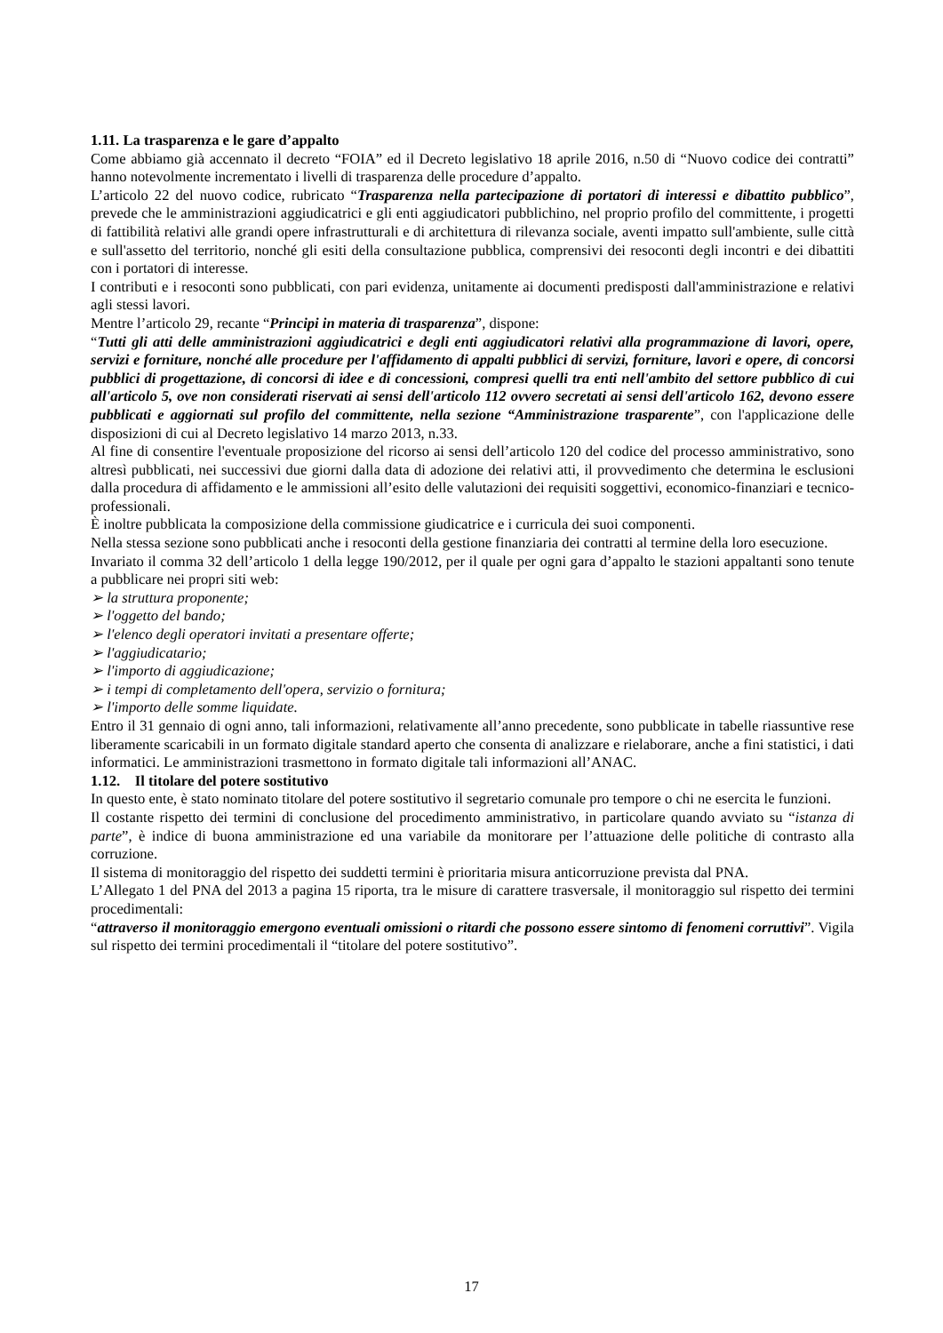1.11. La trasparenza e le gare d’appalto
Come abbiamo già accennato il decreto “FOIA” ed il Decreto legislativo 18 aprile 2016, n.50 di “Nuovo codice dei contratti” hanno notevolmente incrementato i livelli di trasparenza delle procedure d’appalto.
L’articolo 22 del nuovo codice, rubricato “Trasparenza nella partecipazione di portatori di interessi e dibattito pubblico”, prevede che le amministrazioni aggiudicatrici e gli enti aggiudicatori pubblichino, nel proprio profilo del committente, i progetti di fattibilità relativi alle grandi opere infrastrutturali e di architettura di rilevanza sociale, aventi impatto sull'ambiente, sulle città e sull'assetto del territorio, nonché gli esiti della consultazione pubblica, comprensivi dei resoconti degli incontri e dei dibattiti con i portatori di interesse.
I contributi e i resoconti sono pubblicati, con pari evidenza, unitamente ai documenti predisposti dall'amministrazione e relativi agli stessi lavori.
Mentre l’articolo 29, recante “Principi in materia di trasparenza”, dispone:
“Tutti gli atti delle amministrazioni aggiudicatrici e degli enti aggiudicatori relativi alla programmazione di lavori, opere, servizi e forniture, nonché alle procedure per l'affidamento di appalti pubblici di servizi, forniture, lavori e opere, di concorsi pubblici di progettazione, di concorsi di idee e di concessioni, compresi quelli tra enti nell'ambito del settore pubblico di cui all'articolo 5, ove non considerati riservati ai sensi dell'articolo 112 ovvero secretati ai sensi dell'articolo 162, devono essere pubblicati e aggiornati sul profilo del committente, nella sezione “Amministrazione trasparente”, con l'applicazione delle disposizioni di cui al Decreto legislativo 14 marzo 2013, n.33.
Al fine di consentire l'eventuale proposizione del ricorso ai sensi dell’articolo 120 del codice del processo amministrativo, sono altresì pubblicati, nei successivi due giorni dalla data di adozione dei relativi atti, il provvedimento che determina le esclusioni dalla procedura di affidamento e le ammissioni all’esito delle valutazioni dei requisiti soggettivi, economico-finanziari e tecnico-professionali.
È inoltre pubblicata la composizione della commissione giudicatrice e i curricula dei suoi componenti.
Nella stessa sezione sono pubblicati anche i resoconti della gestione finanziaria dei contratti al termine della loro esecuzione.
Invariato il comma 32 dell’articolo 1 della legge 190/2012, per il quale per ogni gara d’appalto le stazioni appaltanti sono tenute a pubblicare nei propri siti web:
➢ la struttura proponente;
➢ l'oggetto del bando;
➢ l'elenco degli operatori invitati a presentare offerte;
➢ l'aggiudicatario;
➢ l'importo di aggiudicazione;
➢ i tempi di completamento dell'opera, servizio o fornitura;
➢ l'importo delle somme liquidate.
Entro il 31 gennaio di ogni anno, tali informazioni, relativamente all’anno precedente, sono pubblicate in tabelle riassuntive rese liberamente scaricabili in un formato digitale standard aperto che consenta di analizzare e rielaborare, anche a fini statistici, i dati informatici. Le amministrazioni trasmettono in formato digitale tali informazioni all’ANAC.
1.12. Il titolare del potere sostitutivo
In questo ente, è stato nominato titolare del potere sostitutivo il segretario comunale pro tempore o chi ne esercita le funzioni.
Il costante rispetto dei termini di conclusione del procedimento amministrativo, in particolare quando avviato su “istanza di parte”, è indice di buona amministrazione ed una variabile da monitorare per l’attuazione delle politiche di contrasto alla corruzione.
Il sistema di monitoraggio del rispetto dei suddetti termini è prioritaria misura anticorruzione prevista dal PNA.
L’Allegato 1 del PNA del 2013 a pagina 15 riporta, tra le misure di carattere trasversale, il monitoraggio sul rispetto dei termini procedimentali:
“attraverso il monitoraggio emergono eventuali omissioni o ritardi che possono essere sintomo di fenomeni corruttivi”. Vigila sul rispetto dei termini procedimentali il “titolare del potere sostitutivo”.
17